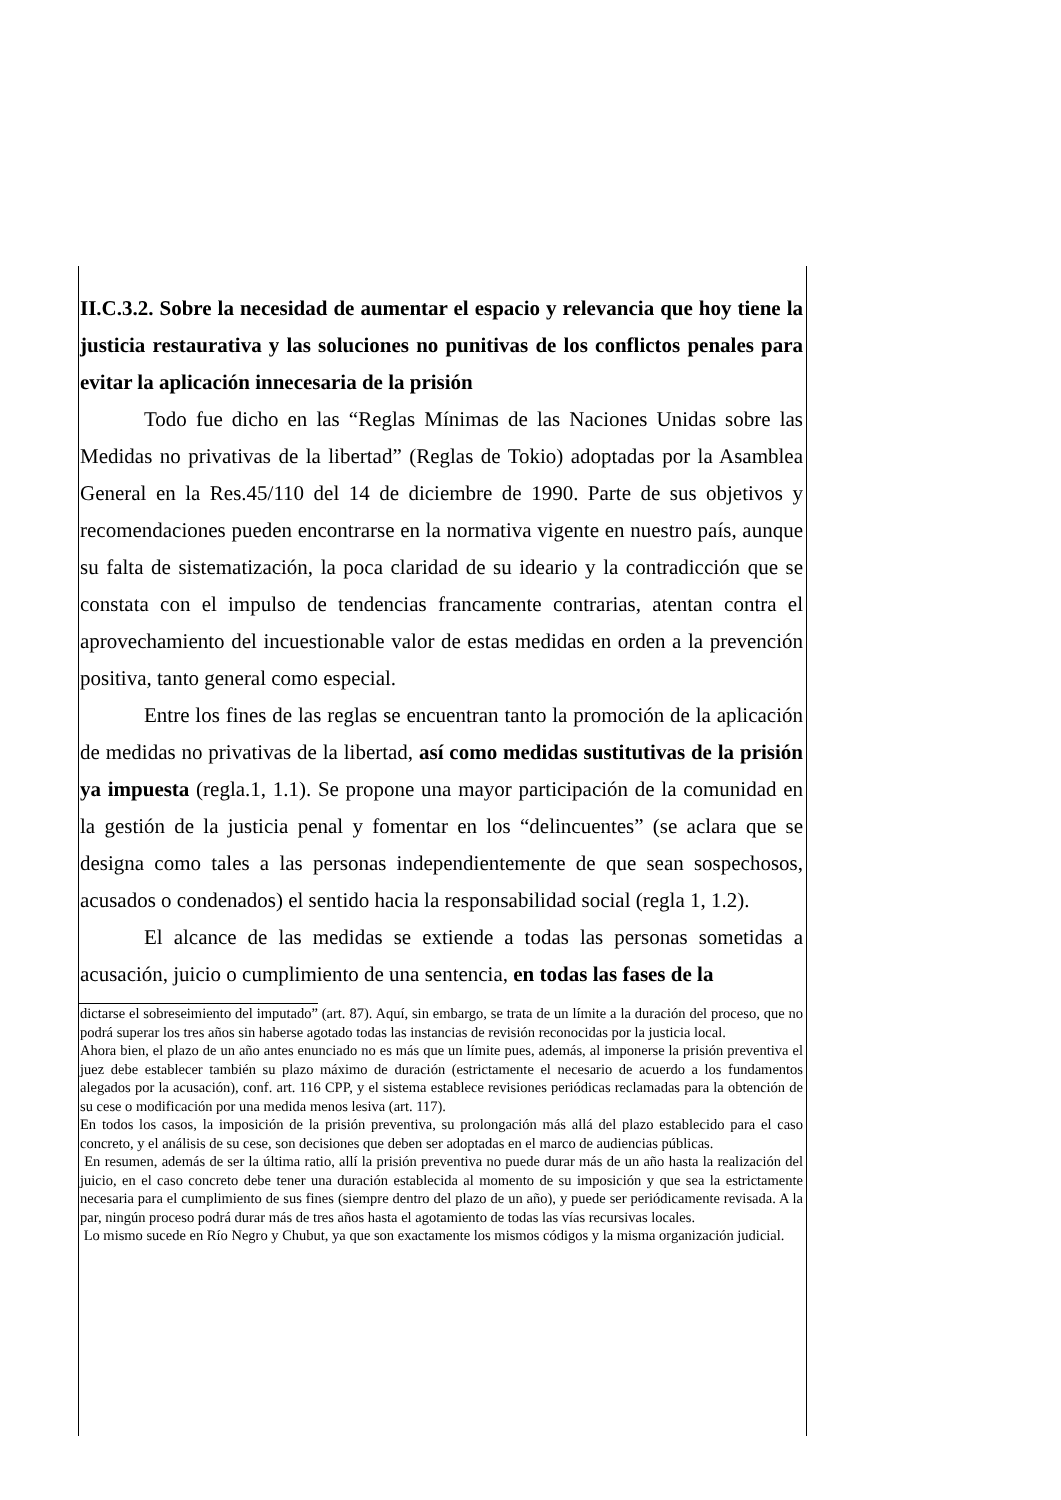II.C.3.2. Sobre la necesidad de aumentar el espacio y relevancia que hoy tiene la justicia restaurativa y las soluciones no punitivas de los conflictos penales para evitar la aplicación innecesaria de la prisión
Todo fue dicho en las “Reglas Mínimas de las Naciones Unidas sobre las Medidas no privativas de la libertad” (Reglas de Tokio) adoptadas por la Asamblea General en la Res.45/110 del 14 de diciembre de 1990. Parte de sus objetivos y recomendaciones pueden encontrarse en la normativa vigente en nuestro país, aunque su falta de sistematización, la poca claridad de su ideario y la contradicción que se constata con el impulso de tendencias francamente contrarias, atentan contra el aprovechamiento del incuestionable valor de estas medidas en orden a la prevención positiva, tanto general como especial.
Entre los fines de las reglas se encuentran tanto la promoción de la aplicación de medidas no privativas de la libertad, así como medidas sustitutivas de la prisión ya impuesta (regla.1, 1.1). Se propone una mayor participación de la comunidad en la gestión de la justicia penal y fomentar en los “delincuentes” (se aclara que se designa como tales a las personas independientemente de que sean sospechosos, acusados o condenados) el sentido hacia la responsabilidad social (regla 1, 1.2).
El alcance de las medidas se extiende a todas las personas sometidas a acusación, juicio o cumplimiento de una sentencia, en todas las fases de la
dictarse el sobreseimiento del imputado” (art. 87). Aquí, sin embargo, se trata de un límite a la duración del proceso, que no podrá superar los tres años sin haberse agotado todas las instancias de revisión reconocidas por la justicia local.
Ahora bien, el plazo de un año antes enunciado no es más que un límite pues, además, al imponerse la prisión preventiva el juez debe establecer también su plazo máximo de duración (estrictamente el necesario de acuerdo a los fundamentos alegados por la acusación), conf. art. 116 CPP, y el sistema establece revisiones periódicas reclamadas para la obtención de su cese o modificación por una medida menos lesiva (art. 117).
En todos los casos, la imposición de la prisión preventiva, su prolongación más allá del plazo establecido para el caso concreto, y el análisis de su cese, son decisiones que deben ser adoptadas en el marco de audiencias públicas.
En resumen, además de ser la última ratio, allí la prisión preventiva no puede durar más de un año hasta la realización del juicio, en el caso concreto debe tener una duración establecida al momento de su imposición y que sea la estrictamente necesaria para el cumplimiento de sus fines (siempre dentro del plazo de un año), y puede ser periódicamente revisada. A la par, ningún proceso podrá durar más de tres años hasta el agotamiento de todas las vías recursivas locales.
Lo mismo sucede en Río Negro y Chubut, ya que son exactamente los mismos códigos y la misma organización judicial.